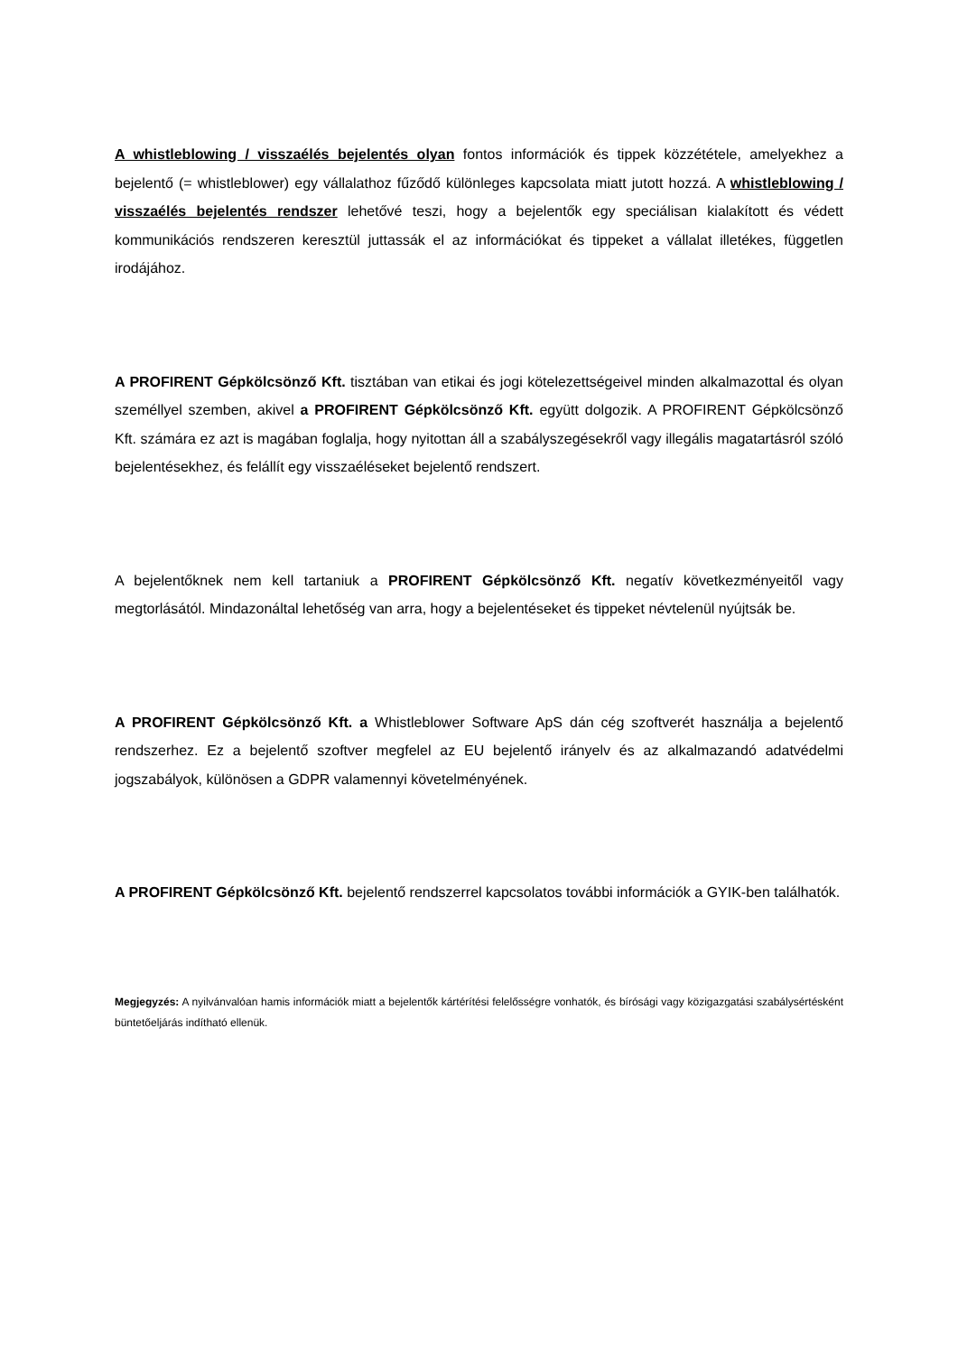A whistleblowing / visszaélés bejelentés olyan fontos információk és tippek közzététele, amelyekhez a bejelentő (= whistleblower) egy vállalathoz fűződő különleges kapcsolata miatt jutott hozzá. A whistleblowing / visszaélés bejelentés rendszer lehetővé teszi, hogy a bejelentők egy speciálisan kialakított és védett kommunikációs rendszeren keresztül juttassák el az információkat és tippeket a vállalat illetékes, független irodájához.
A PROFIRENT Gépkölcsönző Kft. tisztában van etikai és jogi kötelezettségeivel minden alkalmazottal és olyan személlyel szemben, akivel a PROFIRENT Gépkölcsönző Kft. együtt dolgozik. A PROFIRENT Gépkölcsönző Kft. számára ez azt is magában foglalja, hogy nyitottan áll a szabályszegésekről vagy illegális magatartásról szóló bejelentésekhez, és felállít egy visszaéléseket bejelentő rendszert.
A bejelentőknek nem kell tartaniuk a PROFIRENT Gépkölcsönző Kft. negatív következményeitől vagy megtorlásától. Mindazonáltal lehetőség van arra, hogy a bejelentéseket és tippeket névtelenül nyújtsák be.
A PROFIRENT Gépkölcsönző Kft. a Whistleblower Software ApS dán cég szoftverét használja a bejelentő rendszerhez. Ez a bejelentő szoftver megfelel az EU bejelentő irányelv és az alkalmazandó adatvédelmi jogszabályok, különösen a GDPR valamennyi követelményének.
A PROFIRENT Gépkölcsönző Kft. bejelentő rendszerrel kapcsolatos további információk a GYIK-ben találhatók.
Megjegyzés: A nyilvánvalóan hamis információk miatt a bejelentők kártérítési felelősségre vonhatók, és bírósági vagy közigazgatási szabálysértésként büntetőeljárás indítható ellenük.